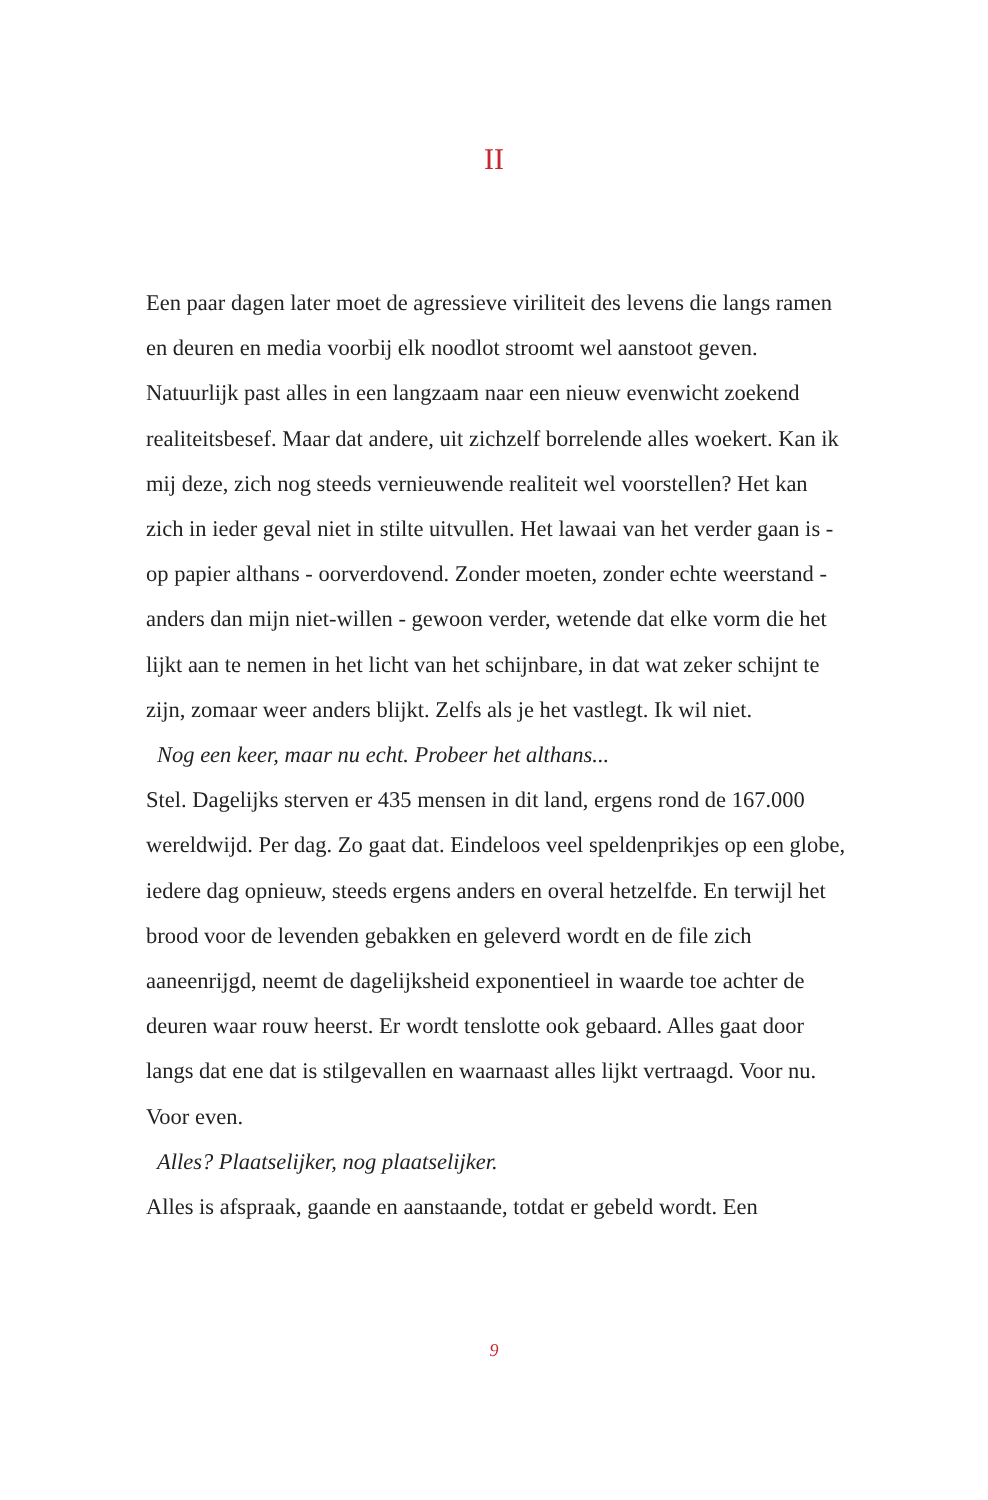II
Een paar dagen later moet de agressieve viriliteit des levens die langs ramen en deuren en media voorbij elk noodlot stroomt wel aanstoot geven. Natuurlijk past alles in een langzaam naar een nieuw evenwicht zoekend realiteitsbesef. Maar dat andere, uit zichzelf borrelende alles woekert. Kan ik mij deze, zich nog steeds vernieuwende realiteit wel voorstellen? Het kan zich in ieder geval niet in stilte uitvullen. Het lawaai van het verder gaan is - op papier althans - oorverdovend. Zonder moeten, zonder echte weerstand - anders dan mijn niet-willen - gewoon verder, wetende dat elke vorm die het lijkt aan te nemen in het licht van het schijnbare, in dat wat zeker schijnt te zijn, zomaar weer anders blijkt. Zelfs als je het vastlegt. Ik wil niet.
Nog een keer, maar nu echt. Probeer het althans...
Stel. Dagelijks sterven er 435 mensen in dit land, ergens rond de 167.000 wereldwijd. Per dag. Zo gaat dat. Eindeloos veel speldenprikjes op een globe, iedere dag opnieuw, steeds ergens anders en overal hetzelfde. En terwijl het brood voor de levenden gebakken en geleverd wordt en de file zich aaneenrijgd, neemt de dagelijksheid exponentieel in waarde toe achter de deuren waar rouw heerst. Er wordt tenslotte ook gebaard. Alles gaat door langs dat ene dat is stilgevallen en waarnaast alles lijkt vertraagd. Voor nu. Voor even.
Alles? Plaatselijker, nog plaatselijker.
Alles is afspraak, gaande en aanstaande, totdat er gebeld wordt. Een
9